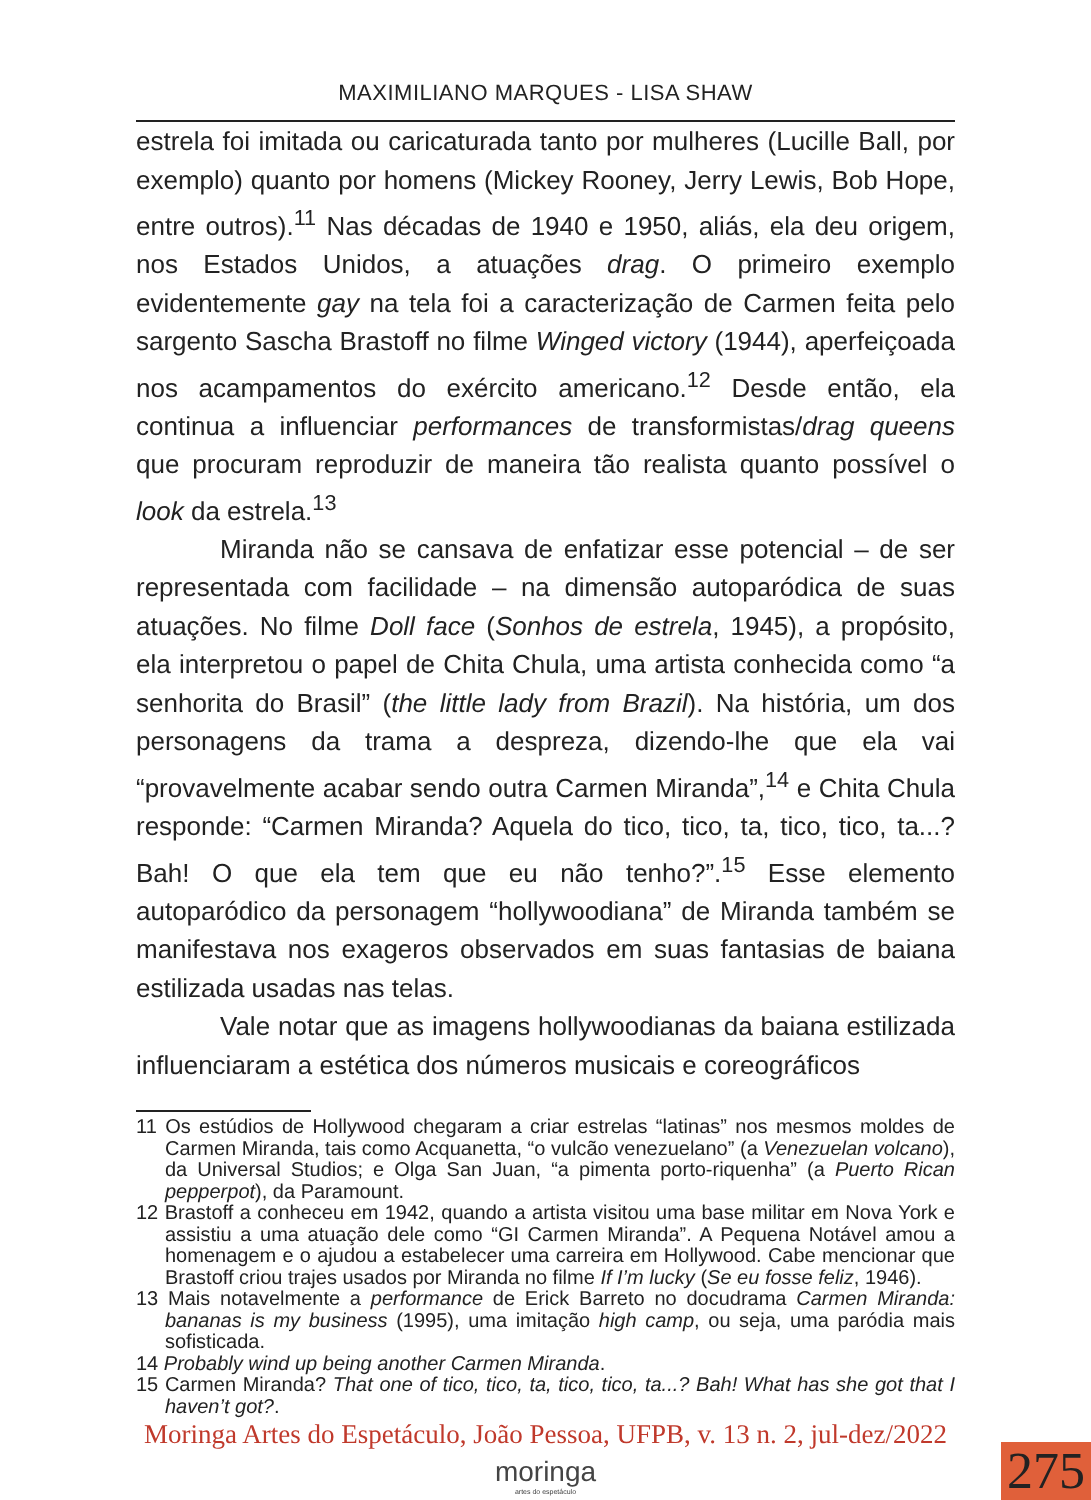MAXIMILIANO MARQUES - LISA SHAW
estrela foi imitada ou caricaturada tanto por mulheres (Lucille Ball, por exemplo) quanto por homens (Mickey Rooney, Jerry Lewis, Bob Hope, entre outros).<sup>11</sup> Nas décadas de 1940 e 1950, aliás, ela deu origem, nos Estados Unidos, a atuações drag. O primeiro exemplo evidentemente gay na tela foi a caracterização de Carmen feita pelo sargento Sascha Brastoff no filme Winged victory (1944), aperfeiçoada nos acampamentos do exército americano.<sup>12</sup> Desde então, ela continua a influenciar performances de transformistas/drag queens que procuram reproduzir de maneira tão realista quanto possível o look da estrela.<sup>13</sup>
Miranda não se cansava de enfatizar esse potencial – de ser representada com facilidade – na dimensão autoparódica de suas atuações. No filme Doll face (Sonhos de estrela, 1945), a propósito, ela interpretou o papel de Chita Chula, uma artista conhecida como “a senhorita do Brasil” (the little lady from Brazil). Na história, um dos personagens da trama a despreza, dizendo-lhe que ela vai “provavelmente acabar sendo outra Carmen Miranda”,<sup>14</sup> e Chita Chula responde: “Carmen Miranda? Aquela do tico, tico, ta, tico, tico, ta...? Bah! O que ela tem que eu não tenho?”.<sup>15</sup> Esse elemento autoparódico da personagem “hollywoodiana” de Miranda também se manifestava nos exageros observados em suas fantasias de baiana estilizada usadas nas telas.
Vale notar que as imagens hollywoodianas da baiana estilizada influenciaram a estética dos números musicais e coreográficos
11 Os estúdios de Hollywood chegaram a criar estrelas “latinas” nos mesmos moldes de Carmen Miranda, tais como Acquanetta, “o vulcão venezuelano” (a Venezuelan volcano), da Universal Studios; e Olga San Juan, “a pimenta porto-riquenha” (a Puerto Rican pepperpot), da Paramount.
12 Brastoff a conheceu em 1942, quando a artista visitou uma base militar em Nova York e assistiu a uma atuação dele como “GI Carmen Miranda”. A Pequena Notável amou a homenagem e o ajudou a estabelecer uma carreira em Hollywood. Cabe mencionar que Brastoff criou trajes usados por Miranda no filme If I’m lucky (Se eu fosse feliz, 1946).
13 Mais notavelmente a performance de Erick Barreto no docudrama Carmen Miranda: bananas is my business (1995), uma imitação high camp, ou seja, uma paródia mais sofisticada.
14 Probably wind up being another Carmen Miranda.
15 Carmen Miranda? That one of tico, tico, ta, tico, tico, ta...? Bah! What has she got that I haven’t got?.
Moringa Artes do Espetáculo, João Pessoa, UFPB, v. 13 n. 2, jul-dez/2022
moringa
artes do espetáculo
275